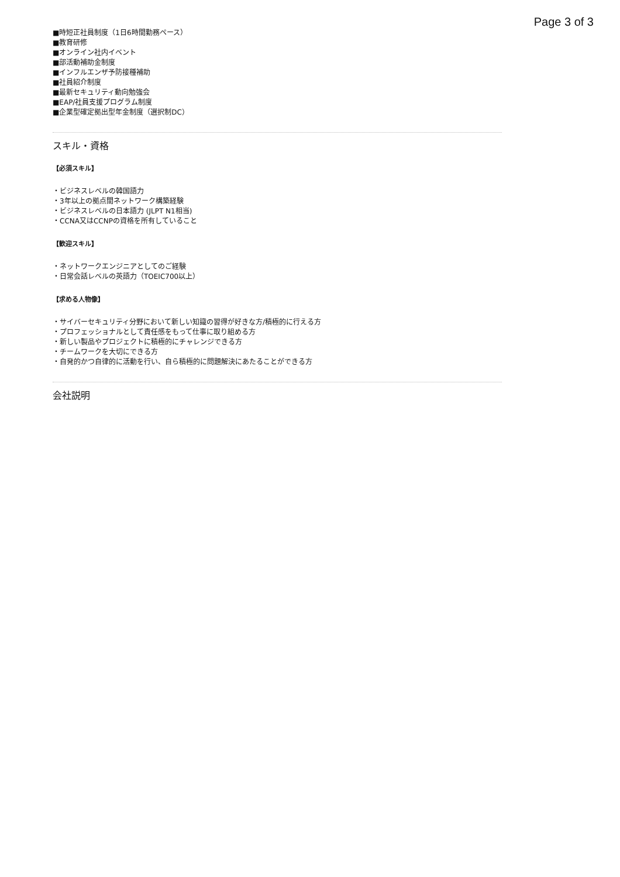Page 3 of 3
■時短正社員制度（1日6時間勤務ペース）
■教育研修
■オンライン社内イベント
■部活動補助金制度
■インフルエンザ予防接種補助
■社員紹介制度
■最新セキュリティ動向勉強会
■EAP/社員支援プログラム制度
■企業型確定拠出型年金制度（選択制DC）
スキル・資格
【必須スキル】
・ビジネスレベルの韓国語力
・3年以上の拠点間ネットワーク構築経験
・ビジネスレベルの日本語力 (JLPT N1相当)
・CCNA又はCCNPの資格を所有していること
【歓迎スキル】
・ネットワークエンジニアとしてのご経験
・日常会話レベルの英語力（TOEIC700以上）
【求める人物像】
・サイバーセキュリティ分野において新しい知識の習得が好きな方/積極的に行える方
・プロフェッショナルとして責任感をもって仕事に取り組める方
・新しい製品やプロジェクトに積極的にチャレンジできる方
・チームワークを大切にできる方
・自発的かつ自律的に活動を行い、自ら積極的に問題解決にあたることができる方
会社説明